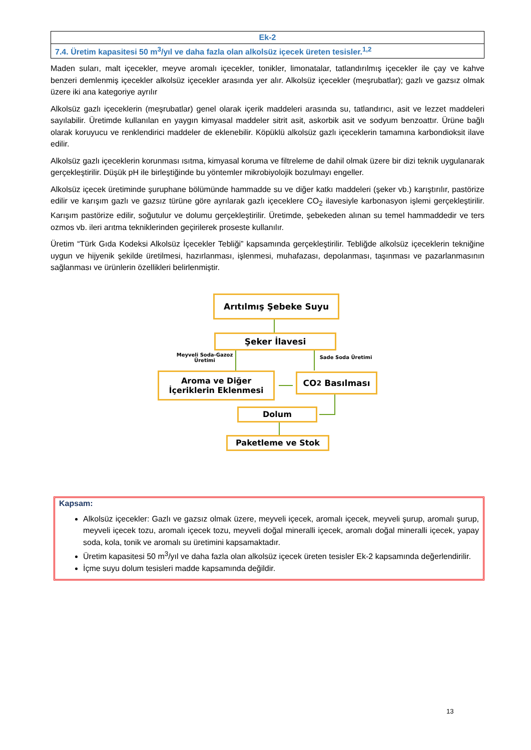| Ek-2 |
| 7.4. Üretim kapasitesi 50 m<sup>3</sup>/yıl ve daha fazla olan alkolsüz içecek üreten tesisler.<sup>1,2</sup> |
Maden suları, malt içecekler, meyve aromalı içecekler, tonikler, limonatalar, tatlandırılmış içecekler ile çay ve kahve benzeri demlenmiş içecekler alkolsüz içecekler arasında yer alır. Alkolsüz içecekler (meşrubatlar); gazlı ve gazsız olmak üzere iki ana kategoriye ayrılır
Alkolsüz gazlı içeceklerin (meşrubatlar) genel olarak içerik maddeleri arasında su, tatlandırıcı, asit ve lezzet maddeleri sayılabilir. Üretimde kullanılan en yaygın kimyasal maddeler sitrit asit, askorbik asit ve sodyum benzoattır. Ürüne bağlı olarak koruyucu ve renklendirici maddeler de eklenebilir. Köpüklü alkolsüz gazlı içeceklerin tamamına karbondioksit ilave edilir.
Alkolsüz gazlı içeceklerin korunması ısıtma, kimyasal koruma ve filtreleme de dahil olmak üzere bir dizi teknik uygulanarak gerçekleştirilir. Düşük pH ile birleştiğinde bu yöntemler mikrobiyolojik bozulmayı engeller.
Alkolsüz içecek üretiminde şuruphane bölümünde hammadde su ve diğer katkı maddeleri (şeker vb.) karıştırılır, pastörize edilir ve karışım gazlı ve gazsız türüne göre ayrılarak gazlı içeceklere CO<sub>2</sub> ilavesiyle karbonasyon işlemi gerçekleştirilir. Karışım pastörize edilir, soğutulur ve dolumu gerçekleştirilir. Üretimde, şebekeden alınan su temel hammaddedir ve ters ozmos vb. ileri arıtma tekniklerinden geçirilerek proseste kullanılır.
Üretim “Türk Gıda Kodeksi Alkolsüz İçecekler Tebliği” kapsamında gerçekleştirilir. Tebliğde alkolsüz içeceklerin tekniğine uygun ve hijyenik şekilde üretilmesi, hazırlanması, işlenmesi, muhafazası, depolanması, taşınması ve pazarlanmasının sağlanması ve ürünlerin özellikleri belirlenmiştir.
Arıtılmış Şebeke Suyu
Şeker İlavesi
Meyveli Soda-Gazoz Üretimi
Sade Soda Üretimi
Aroma ve Diğer
İçeriklerin Eklenmesi
CO<sub>2</sub> Basılması
Dolum
Paketleme ve Stok
Kapsam:
Alkolsüz içecekler: Gazlı ve gazsız olmak üzere, meyveli içecek, aromalı içecek, meyveli şurup, aromalı şurup, meyveli içecek tozu, aromalı içecek tozu, meyveli doğal mineralli içecek, aromalı doğal mineralli içecek, yapay soda, kola, tonik ve aromalı su üretimini kapsamaktadır.
Üretim kapasitesi 50 m<sup>3</sup>/yıl ve daha fazla olan alkolsüz içecek üreten tesisler Ek-2 kapsamında değerlendirilir.
İçme suyu dolum tesisleri madde kapsamında değildir.
13